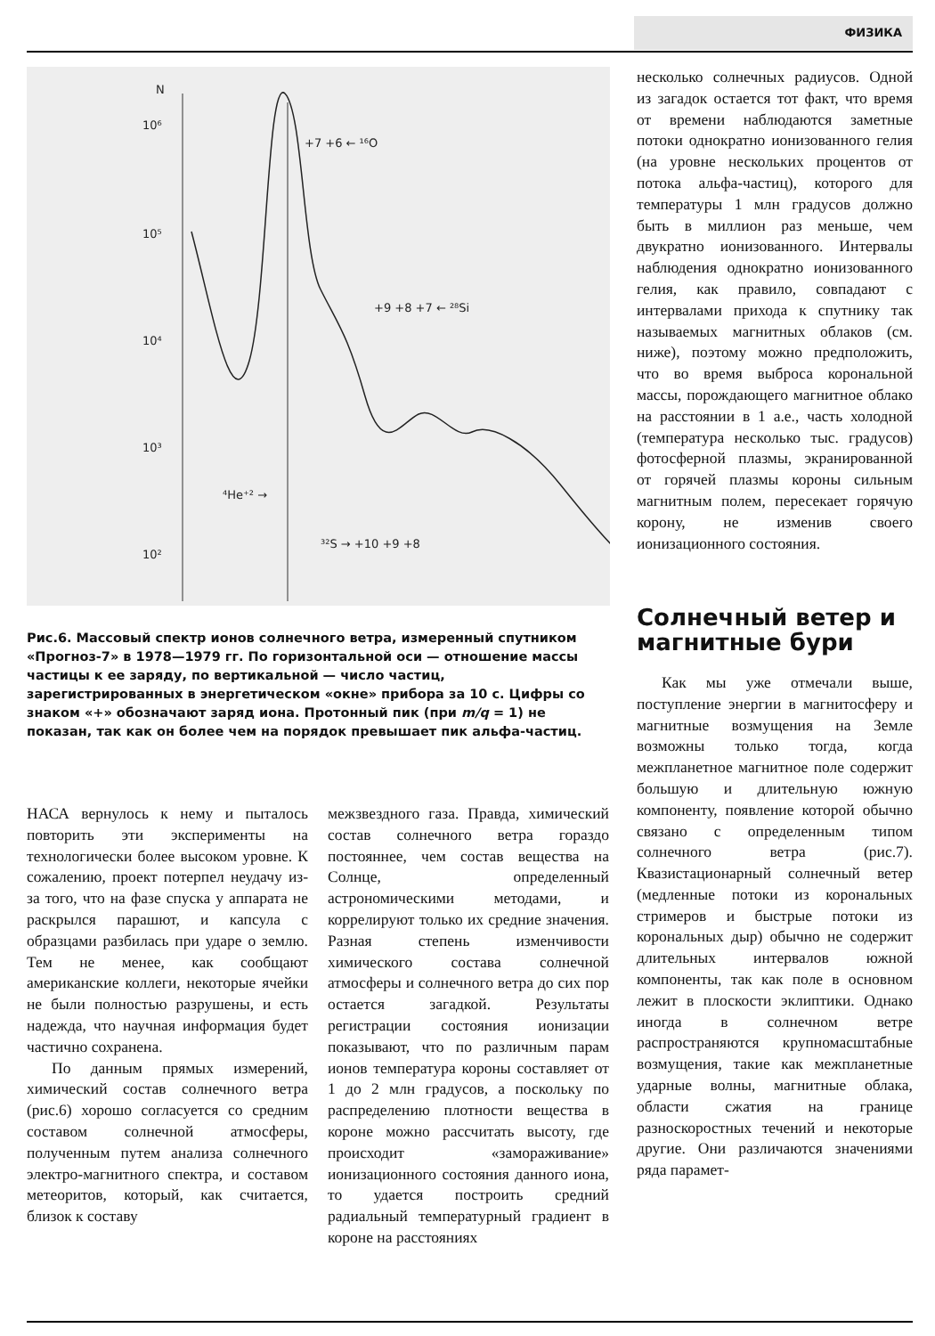ФИЗИКА
N
10⁶
10⁵
10⁴
10³
10²
10¹
2
⁴He⁺² →
³²S → +10 +9 +8
+9 +8 +7 ← ²⁸Si
+7 +6 ← ¹⁶O
Рис.6. Массовый спектр ионов солнечного ветра, измеренный спутником «Прогноз-7» в 1978—1979 гг. По горизонтальной оси — отношение массы частицы к ее заряду, по вертикальной — число частиц, зарегистрированных в энергетическом «окне» прибора за 10 с. Цифры со знаком «+» обозначают заряд иона. Протонный пик (при m/q = 1) не показан, так как он более чем на порядок превышает пик альфа-частиц.
НАСА вернулось к нему и пыталось повторить эти эксперименты на технологически более высоком уровне. К сожалению, проект потерпел неудачу из-за того, что на фазе спуска у аппарата не раскрылся парашют, и капсула с образцами разбилась при ударе о землю. Тем не менее, как сообщают американские коллеги, некоторые ячейки не были полностью разрушены, и есть надежда, что научная информация будет частично сохранена.
По данным прямых измерений, химический состав солнечного ветра (рис.6) хорошо согласуется со средним составом солнечной атмосферы, полученным путем анализа солнечного электро-магнитного спектра, и составом метеоритов, который, как считается, близок к составу
межзвездного газа. Правда, химический состав солнечного ветра гораздо постояннее, чем состав вещества на Солнце, определенный астрономическими методами, и коррелируют только их средние значения. Разная степень изменчивости химического состава солнечной атмосферы и солнечного ветра до сих пор остается загадкой. Результаты регистрации состояния ионизации показывают, что по различным парам ионов температура короны составляет от 1 до 2 млн градусов, а поскольку по распределению плотности вещества в короне можно рассчитать высоту, где происходит «замораживание» ионизационного состояния данного иона, то удается построить средний радиальный температурный градиент в короне на расстояниях
несколько солнечных радиусов. Одной из загадок остается тот факт, что время от времени наблюдаются заметные потоки однократно ионизованного гелия (на уровне нескольких процентов от потока альфа-частиц), которого для температуры 1 млн градусов должно быть в миллион раз меньше, чем двукратно ионизованного. Интервалы наблюдения однократно ионизованного гелия, как правило, совпадают с интервалами прихода к спутнику так называемых магнитных облаков (см. ниже), поэтому можно предположить, что во время выброса корональной массы, порождающего магнитное облако на расстоянии в 1 а.е., часть холодной (температура несколько тыс. градусов) фотосферной плазмы, экранированной от горячей плазмы короны сильным магнитным полем, пересекает горячую корону, не изменив своего ионизационного состояния.
Солнечный ветер и магнитные бури
Как мы уже отмечали выше, поступление энергии в магнитосферу и магнитные возмущения на Земле возможны только тогда, когда межпланетное магнитное поле содержит большую и длительную южную компоненту, появление которой обычно связано с определенным типом солнечного ветра (рис.7). Квазистационарный солнечный ветер (медленные потоки из корональных стримеров и быстрые потоки из корональных дыр) обычно не содержит длительных интервалов южной компоненты, так как поле в основном лежит в плоскости эклиптики. Однако иногда в солнечном ветре распространяются крупномасштабные возмущения, такие как межпланетные ударные волны, магнитные облака, области сжатия на границе разноскоростных течений и некоторые другие. Они различаются значениями ряда парамет-